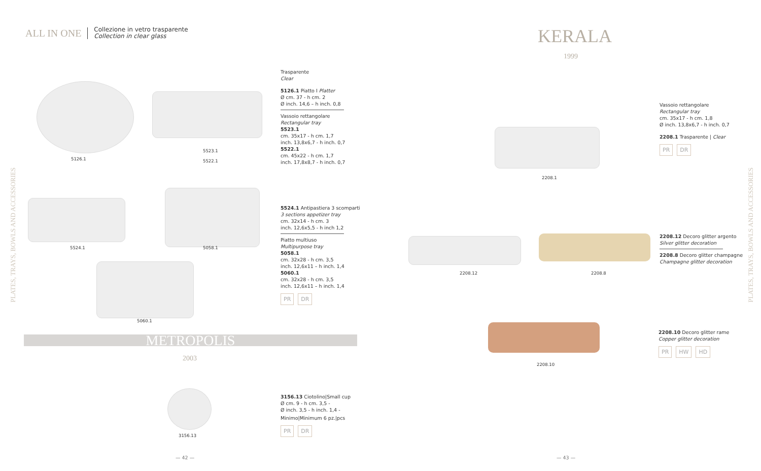ALL IN ONE
Collezione in vetro trasparente
Collection in clear glass
PLATES, TRAYS, BOWLS AND ACCESSORIES
5126.1
5523.1
5522.1
5524.1 5058.1
5060.1
Trasparente
Clear
5126.1 Piatto I Platter
Ø cm. 37 - h cm. 2
Ø inch. 14,6 – h inch. 0,8
Vassoio rettangolare
Rectangular tray
5523.1
cm. 35x17 - h cm. 1,7
inch. 13,8x6,7 - h inch. 0,7
5522.1
cm. 45x22 - h cm. 1,7
inch. 17,8x8,7 - h inch. 0,7
5524.1 Antipastiera 3 scomparti
3 sections appetizer tray
cm. 32x14 - h cm. 3
inch. 12,6x5,5 - h inch 1,2
Piatto multiuso
Multipurpose tray
5058.1
cm. 32x28 - h cm. 3,5
inch. 12,6x11 – h inch. 1,4
5060.1
cm. 32x28 - h cm. 3,5
inch. 12,6x11 – h inch. 1,4
PR DR
METROPOLIS
2003
3156.13
3156.13 Ciotolino|Small cup
Ø cm. 9 - h cm. 3,5 -
Ø inch. 3,5 - h inch. 1,4 -
Minimo|Minimum 6 pz.|pcs
PR DR
— 42 —
KERALA
1999
PLATES, TRAYS, BOWLS AND ACCESSORIES
2208.1
Vassoio rettangolare
Rectangular tray
cm. 35x17 - h cm. 1,8
Ø inch. 13,8x6,7 - h inch. 0,7
2208.1 Trasparente | Clear
PR DR
2208.12 2208.8
2208.12 Decoro glitter argento
Silver glitter decoration
2208.8 Decoro glitter champagne
Champagne glitter decoration
2208.10
2208.10 Decoro glitter rame
Copper glitter decoration
PR HW HD
— 43 —